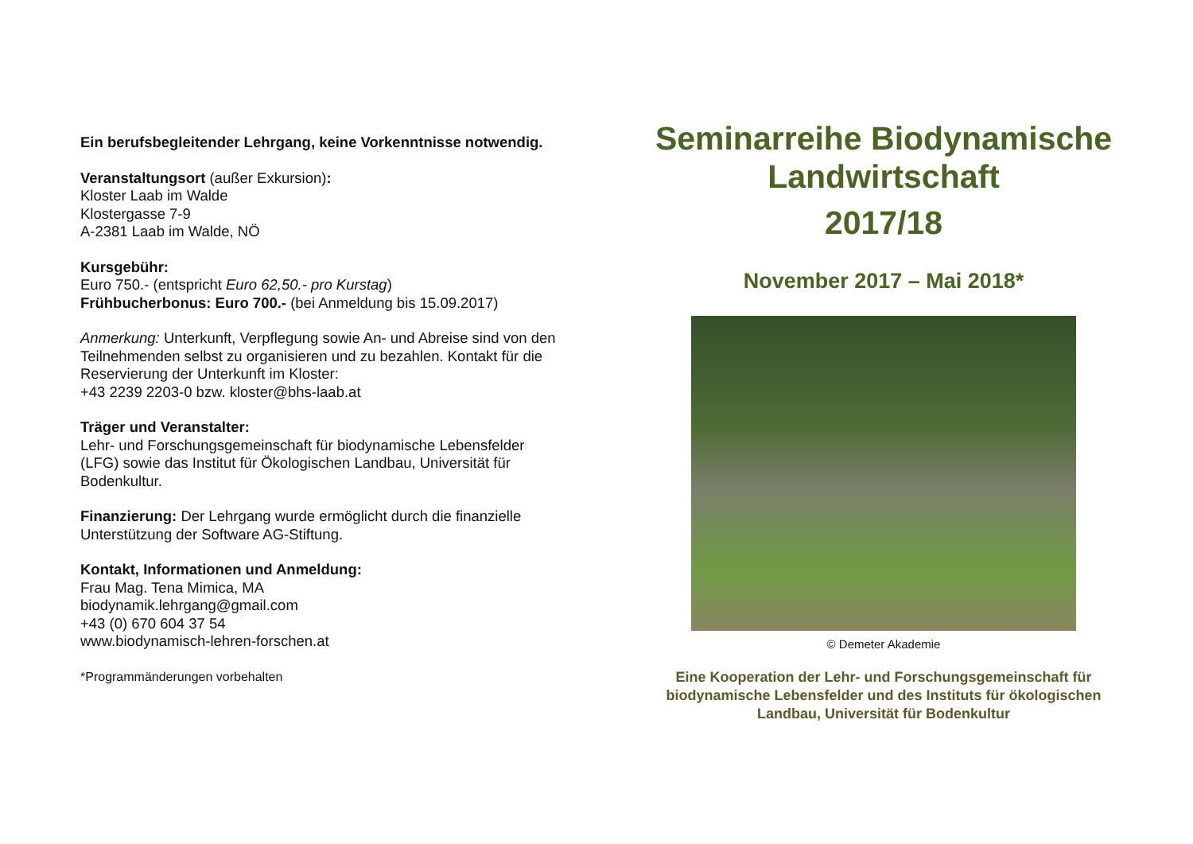Ein berufsbegleitender Lehrgang, keine Vorkenntnisse notwendig.
Veranstaltungsort (außer Exkursion):
Kloster Laab im Walde
Klostergasse 7-9
A-2381 Laab im Walde, NÖ
Kursgebühr:
Euro 750.- (entspricht Euro 62,50.- pro Kurstag)
Frühbucherbonus: Euro 700.- (bei Anmeldung bis 15.09.2017)
Anmerkung: Unterkunft, Verpflegung sowie An- und Abreise sind von den Teilnehmenden selbst zu organisieren und zu bezahlen. Kontakt für die Reservierung der Unterkunft im Kloster:
+43 2239 2203-0 bzw. kloster@bhs-laab.at
Träger und Veranstalter:
Lehr- und Forschungsgemeinschaft für biodynamische Lebensfelder (LFG) sowie das Institut für Ökologischen Landbau, Universität für Bodenkultur.
Finanzierung: Der Lehrgang wurde ermöglicht durch die finanzielle Unterstützung der Software AG-Stiftung.
Kontakt, Informationen und Anmeldung:
Frau Mag. Tena Mimica, MA
biodynamik.lehrgang@gmail.com
+43 (0) 670 604 37 54
www.biodynamisch-lehren-forschen.at
*Programmänderungen vorbehalten
Seminarreihe Biodynamische Landwirtschaft
2017/18
November 2017 – Mai 2018*
© Demeter Akademie
Eine Kooperation der Lehr- und Forschungsgemeinschaft für biodynamische Lebensfelder und des Instituts für ökologischen Landbau, Universität für Bodenkultur